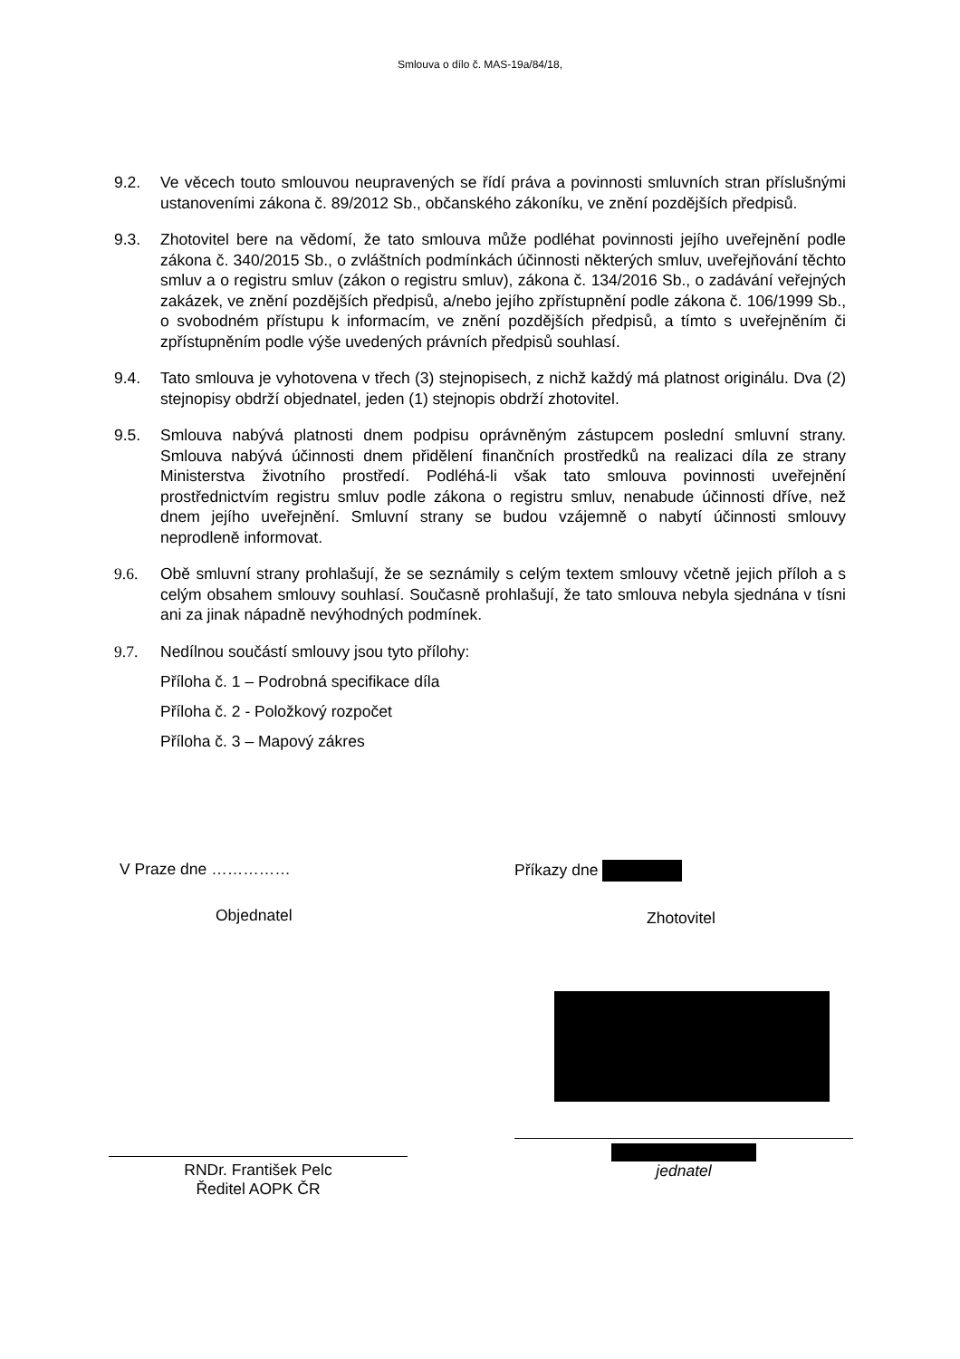Smlouva o dílo č. MAS-19a/84/18,
9.2. Ve věcech touto smlouvou neupravených se řídí práva a povinnosti smluvních stran příslušnými ustanoveními zákona č. 89/2012 Sb., občanského zákoníku, ve znění pozdějších předpisů.
9.3. Zhotovitel bere na vědomí, že tato smlouva může podléhat povinnosti jejího uveřejnění podle zákona č. 340/2015 Sb., o zvláštních podmínkách účinnosti některých smluv, uveřejňování těchto smluv a o registru smluv (zákon o registru smluv), zákona č. 134/2016 Sb., o zadávání veřejných zakázek, ve znění pozdějších předpisů, a/nebo jejího zpřístupnění podle zákona č. 106/1999 Sb., o svobodném přístupu k informacím, ve znění pozdějších předpisů, a tímto s uveřejněním či zpřístupněním podle výše uvedených právních předpisů souhlasí.
9.4. Tato smlouva je vyhotovena v třech (3) stejnopisech, z nichž každý má platnost originálu. Dva (2) stejnopisy obdrží objednatel, jeden (1) stejnopis obdrží zhotovitel.
9.5. Smlouva nabývá platnosti dnem podpisu oprávněným zástupcem poslední smluvní strany. Smlouva nabývá účinnosti dnem přidělení finančních prostředků na realizaci díla ze strany Ministerstva životního prostředí. Podléhá-li však tato smlouva povinnosti uveřejnění prostřednictvím registru smluv podle zákona o registru smluv, nenabude účinnosti dříve, než dnem jejího uveřejnění. Smluvní strany se budou vzájemně o nabytí účinnosti smlouvy neprodleně informovat.
9.6. Obě smluvní strany prohlašují, že se seznámily s celým textem smlouvy včetně jejich příloh a s celým obsahem smlouvy souhlasí. Současně prohlašují, že tato smlouva nebyla sjednána v tísni ani za jinak nápadně nevýhodných podmínek.
9.7. Nedílnou součástí smlouvy jsou tyto přílohy:
Příloha č. 1 – Podrobná specifikace díla
Příloha č. 2 - Položkový rozpočet
Příloha č. 3 – Mapový zákres
V Praze dne ……………
Objednatel
RNDr. František Pelc
Ředitel AOPK ČR
Příkazy dne
Zhotovitel
jednatel